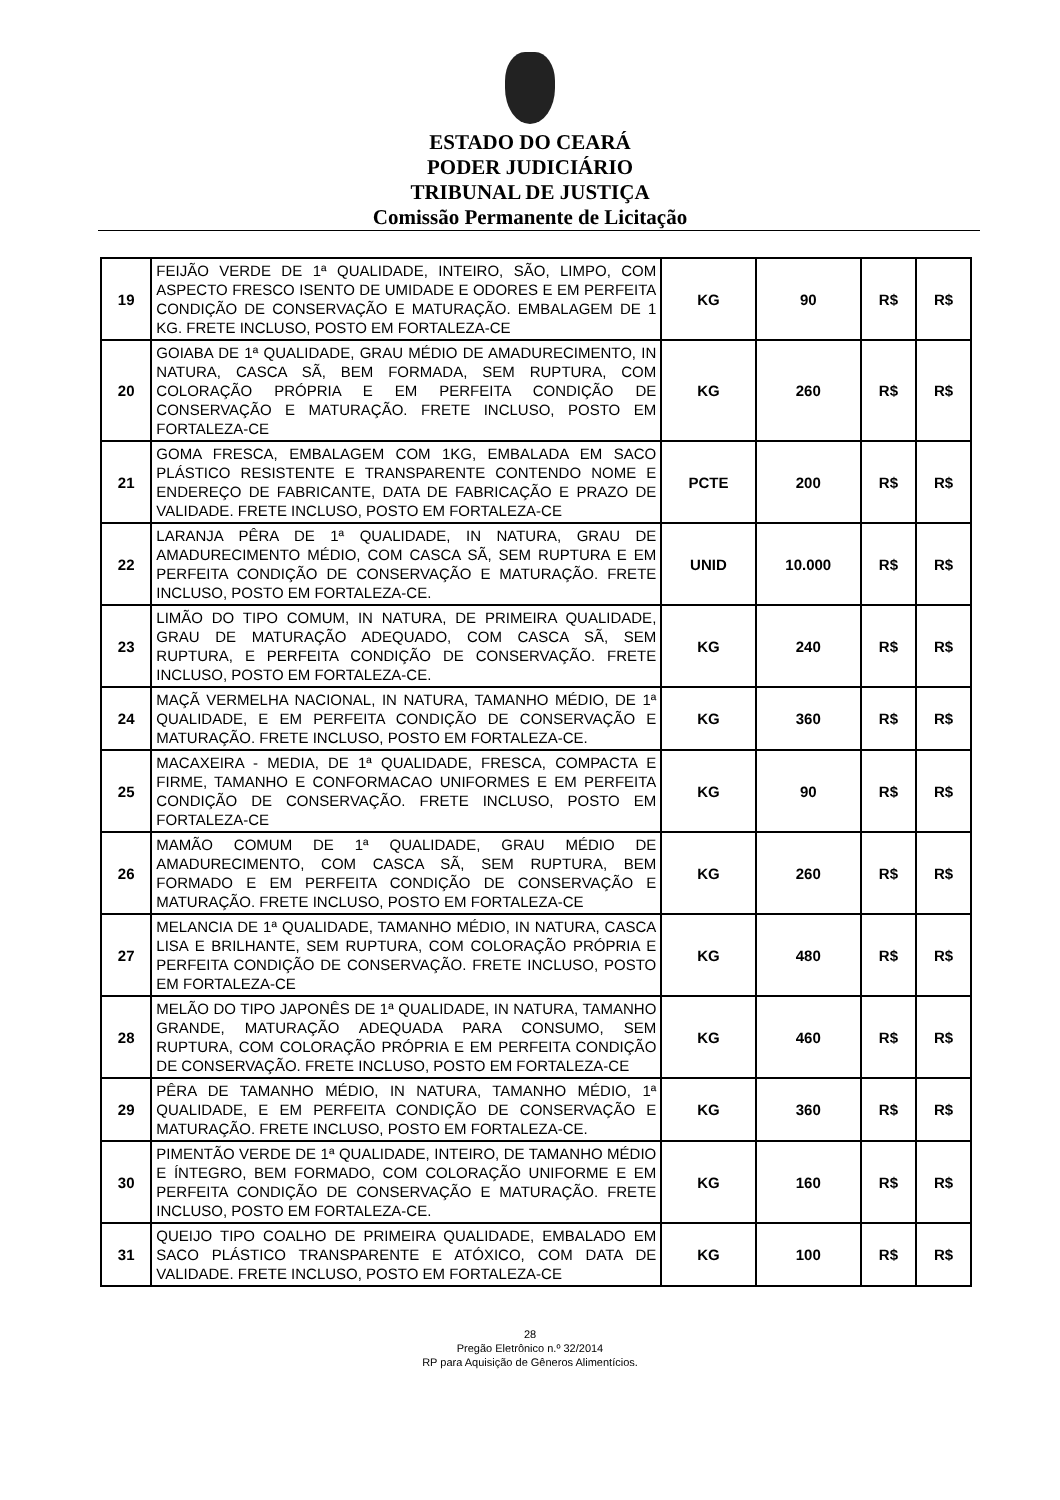ESTADO DO CEARÁ
PODER JUDICIÁRIO
TRIBUNAL DE JUSTIÇA
Comissão Permanente de Licitação
| 19 | FEIJÃO VERDE DE 1ª QUALIDADE, INTEIRO, SÃO, LIMPO, COM ASPECTO FRESCO ISENTO DE UMIDADE E ODORES E EM PERFEITA CONDIÇÃO DE CONSERVAÇÃO E MATURAÇÃO. EMBALAGEM DE 1 KG. FRETE INCLUSO, POSTO EM FORTALEZA-CE | KG | 90 | R$ | R$ |
| 20 | GOIABA DE 1ª QUALIDADE, GRAU MÉDIO DE AMADURECIMENTO, IN NATURA, CASCA SÃ, BEM FORMADA, SEM RUPTURA, COM COLORAÇÃO PRÓPRIA E EM PERFEITA CONDIÇÃO DE CONSERVAÇÃO E MATURAÇÃO. FRETE INCLUSO, POSTO EM FORTALEZA-CE | KG | 260 | R$ | R$ |
| 21 | GOMA FRESCA, EMBALAGEM COM 1KG, EMBALADA EM SACO PLÁSTICO RESISTENTE E TRANSPARENTE CONTENDO NOME E ENDEREÇO DE FABRICANTE, DATA DE FABRICAÇÃO E PRAZO DE VALIDADE. FRETE INCLUSO, POSTO EM FORTALEZA-CE | PCTE | 200 | R$ | R$ |
| 22 | LARANJA PÊRA DE 1ª QUALIDADE, IN NATURA, GRAU DE AMADURECIMENTO MÉDIO, COM CASCA SÃ, SEM RUPTURA E EM PERFEITA CONDIÇÃO DE CONSERVAÇÃO E MATURAÇÃO. FRETE INCLUSO, POSTO EM FORTALEZA-CE. | UNID | 10.000 | R$ | R$ |
| 23 | LIMÃO DO TIPO COMUM, IN NATURA, DE PRIMEIRA QUALIDADE, GRAU DE MATURAÇÃO ADEQUADO, COM CASCA SÃ, SEM RUPTURA, E PERFEITA CONDIÇÃO DE CONSERVAÇÃO. FRETE INCLUSO, POSTO EM FORTALEZA-CE. | KG | 240 | R$ | R$ |
| 24 | MAÇÃ VERMELHA NACIONAL, IN NATURA, TAMANHO MÉDIO, DE 1ª QUALIDADE, E EM PERFEITA CONDIÇÃO DE CONSERVAÇÃO E MATURAÇÃO. FRETE INCLUSO, POSTO EM FORTALEZA-CE. | KG | 360 | R$ | R$ |
| 25 | MACAXEIRA - MEDIA, DE 1ª QUALIDADE, FRESCA, COMPACTA E FIRME, TAMANHO E CONFORMACAO UNIFORMES E EM PERFEITA CONDIÇÃO DE CONSERVAÇÃO. FRETE INCLUSO, POSTO EM FORTALEZA-CE | KG | 90 | R$ | R$ |
| 26 | MAMÃO COMUM DE 1ª QUALIDADE, GRAU MÉDIO DE AMADURECIMENTO, COM CASCA SÃ, SEM RUPTURA, BEM FORMADO E EM PERFEITA CONDIÇÃO DE CONSERVAÇÃO E MATURAÇÃO. FRETE INCLUSO, POSTO EM FORTALEZA-CE | KG | 260 | R$ | R$ |
| 27 | MELANCIA DE 1ª QUALIDADE, TAMANHO MÉDIO, IN NATURA, CASCA LISA E BRILHANTE, SEM RUPTURA, COM COLORAÇÃO PRÓPRIA E PERFEITA CONDIÇÃO DE CONSERVAÇÃO. FRETE INCLUSO, POSTO EM FORTALEZA-CE | KG | 480 | R$ | R$ |
| 28 | MELÃO DO TIPO JAPONÊS DE 1ª QUALIDADE, IN NATURA, TAMANHO GRANDE, MATURAÇÃO ADEQUADA PARA CONSUMO, SEM RUPTURA, COM COLORAÇÃO PRÓPRIA E EM PERFEITA CONDIÇÃO DE CONSERVAÇÃO. FRETE INCLUSO, POSTO EM FORTALEZA-CE | KG | 460 | R$ | R$ |
| 29 | PÊRA DE TAMANHO MÉDIO, IN NATURA, TAMANHO MÉDIO, 1ª QUALIDADE, E EM PERFEITA CONDIÇÃO DE CONSERVAÇÃO E MATURAÇÃO. FRETE INCLUSO, POSTO EM FORTALEZA-CE. | KG | 360 | R$ | R$ |
| 30 | PIMENTÃO VERDE DE 1ª QUALIDADE, INTEIRO, DE TAMANHO MÉDIO E ÍNTEGRO, BEM FORMADO, COM COLORAÇÃO UNIFORME E EM PERFEITA CONDIÇÃO DE CONSERVAÇÃO E MATURAÇÃO. FRETE INCLUSO, POSTO EM FORTALEZA-CE. | KG | 160 | R$ | R$ |
| 31 | QUEIJO TIPO COALHO DE PRIMEIRA QUALIDADE, EMBALADO EM SACO PLÁSTICO TRANSPARENTE E ATÓXICO, COM DATA DE VALIDADE. FRETE INCLUSO, POSTO EM FORTALEZA-CE | KG | 100 | R$ | R$ |
28
Pregão Eletrônico n.º 32/2014
RP para Aquisição de Gêneros Alimentícios.